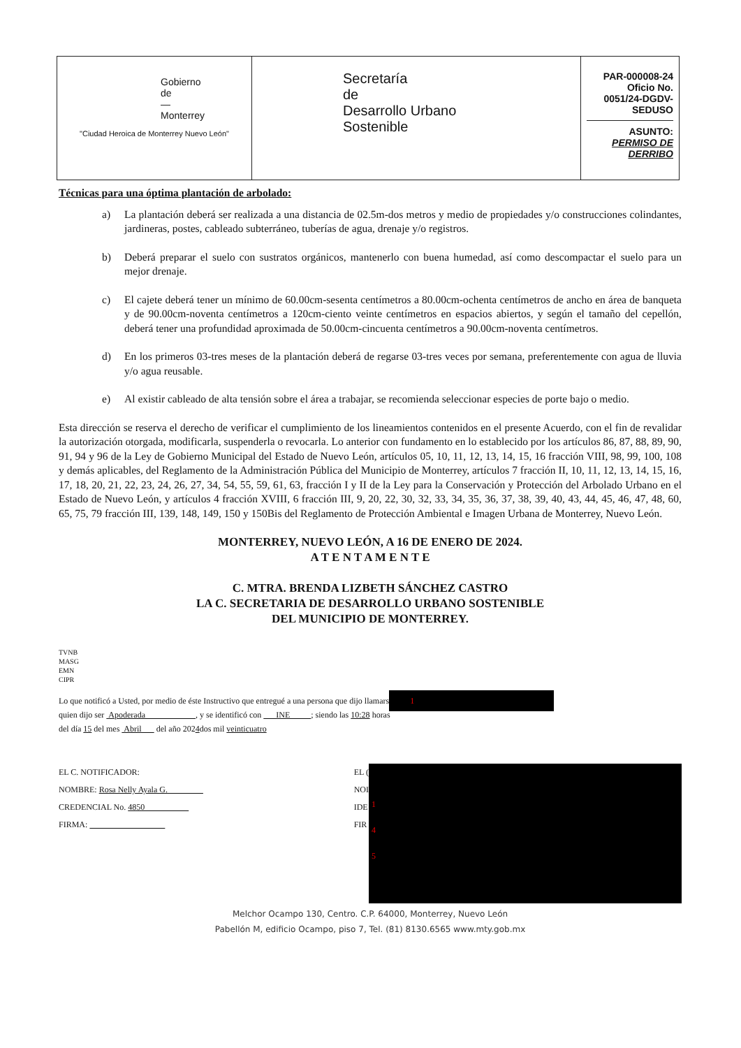| Gobierno de — Monterrey "Ciudad Heroica de Monterrey Nuevo León" | Secretaría de Desarrollo Urbano Sostenible | PAR-000008-24 Oficio No. 0051/24-DGDV-SEDUSO ASUNTO: PERMISO DE DERRIBO |
Técnicas para una óptima plantación de arbolado:
a) La plantación deberá ser realizada a una distancia de 02.5m-dos metros y medio de propiedades y/o construcciones colindantes, jardineras, postes, cableado subterráneo, tuberías de agua, drenaje y/o registros.
b) Deberá preparar el suelo con sustratos orgánicos, mantenerlo con buena humedad, así como descompactar el suelo para un mejor drenaje.
c) El cajete deberá tener un mínimo de 60.00cm-sesenta centímetros a 80.00cm-ochenta centímetros de ancho en área de banqueta y de 90.00cm-noventa centímetros a 120cm-ciento veinte centímetros en espacios abiertos, y según el tamaño del cepellón, deberá tener una profundidad aproximada de 50.00cm-cincuenta centímetros a 90.00cm-noventa centímetros.
d) En los primeros 03-tres meses de la plantación deberá de regarse 03-tres veces por semana, preferentemente con agua de lluvia y/o agua reusable.
e) Al existir cableado de alta tensión sobre el área a trabajar, se recomienda seleccionar especies de porte bajo o medio.
Esta dirección se reserva el derecho de verificar el cumplimiento de los lineamientos contenidos en el presente Acuerdo, con el fin de revalidar la autorización otorgada, modificarla, suspenderla o revocarla. Lo anterior con fundamento en lo establecido por los artículos 86, 87, 88, 89, 90, 91, 94 y 96 de la Ley de Gobierno Municipal del Estado de Nuevo León, artículos 05, 10, 11, 12, 13, 14, 15, 16 fracción VIII, 98, 99, 100, 108 y demás aplicables, del Reglamento de la Administración Pública del Municipio de Monterrey, artículos 7 fracción II, 10, 11, 12, 13, 14, 15, 16, 17, 18, 20, 21, 22, 23, 24, 26, 27, 34, 54, 55, 59, 61, 63, fracción I y II de la Ley para la Conservación y Protección del Arbolado Urbano en el Estado de Nuevo León, y artículos 4 fracción XVIII, 6 fracción III, 9, 20, 22, 30, 32, 33, 34, 35, 36, 37, 38, 39, 40, 43, 44, 45, 46, 47, 48, 60, 65, 75, 79 fracción III, 139, 148, 149, 150 y 150Bis del Reglamento de Protección Ambiental e Imagen Urbana de Monterrey, Nuevo León.
MONTERREY, NUEVO LEÓN, A 16 DE ENERO DE 2024.
A T E N T A M E N T E
C. MTRA. BRENDA LIZBETH SÁNCHEZ CASTRO
LA C. SECRETARIA DE DESARROLLO URBANO SOSTENIBLE
DEL MUNICIPIO DE MONTERREY.
TVNB
MASG
EMN
CIPR
Lo que notificó a Usted, por medio de éste Instructivo que entregué a una persona que dijo llamars 1
quien dijo ser Apoderada , y se identificó con INE ; siendo las 10:28 horas
del día 15 del mes Abril del año 2024dos mil veinticuatro
EL C. NOTIFICADOR:
NOMBRE: Rosa Nelly Ayala G.
CREDENCIAL No. 4850
FIRMA:
EL (
NOI
IDE
FIR
1
4
5
Melchor Ocampo 130, Centro. C.P. 64000, Monterrey, Nuevo León
Pabellón M, edificio Ocampo, piso 7, Tel. (81) 8130.6565 www.mty.gob.mx